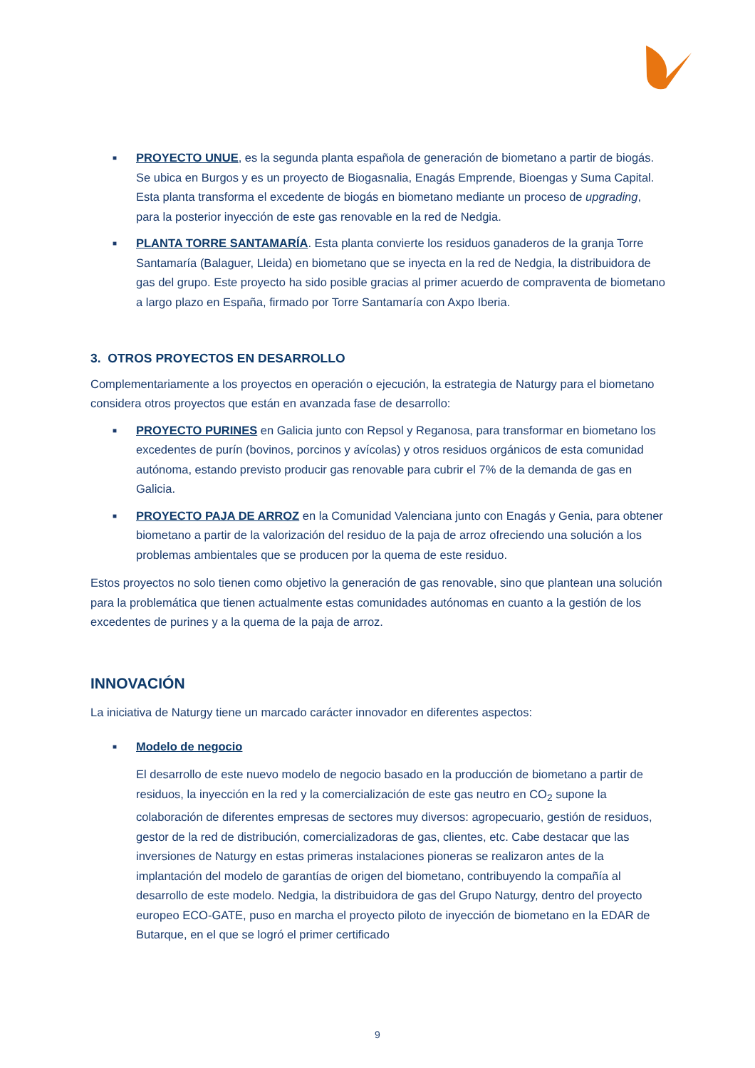■ PROYECTO UNUE, es la segunda planta española de generación de biometano a partir de biogás. Se ubica en Burgos y es un proyecto de Biogasnalia, Enagás Emprende, Bioengas y Suma Capital. Esta planta transforma el excedente de biogás en biometano mediante un proceso de upgrading, para la posterior inyección de este gas renovable en la red de Nedgia.
■ PLANTA TORRE SANTAMARÍA. Esta planta convierte los residuos ganaderos de la granja Torre Santamaría (Balaguer, Lleida) en biometano que se inyecta en la red de Nedgia, la distribuidora de gas del grupo. Este proyecto ha sido posible gracias al primer acuerdo de compraventa de biometano a largo plazo en España, firmado por Torre Santamaría con Axpo Iberia.
3. OTROS PROYECTOS EN DESARROLLO
Complementariamente a los proyectos en operación o ejecución, la estrategia de Naturgy para el biometano considera otros proyectos que están en avanzada fase de desarrollo:
■ PROYECTO PURINES en Galicia junto con Repsol y Reganosa, para transformar en biometano los excedentes de purín (bovinos, porcinos y avícolas) y otros residuos orgánicos de esta comunidad autónoma, estando previsto producir gas renovable para cubrir el 7% de la demanda de gas en Galicia.
■ PROYECTO PAJA DE ARROZ en la Comunidad Valenciana junto con Enagás y Genia, para obtener biometano a partir de la valorización del residuo de la paja de arroz ofreciendo una solución a los problemas ambientales que se producen por la quema de este residuo.
Estos proyectos no solo tienen como objetivo la generación de gas renovable, sino que plantean una solución para la problemática que tienen actualmente estas comunidades autónomas en cuanto a la gestión de los excedentes de purines y a la quema de la paja de arroz.
INNOVACIÓN
La iniciativa de Naturgy tiene un marcado carácter innovador en diferentes aspectos:
■ Modelo de negocio
El desarrollo de este nuevo modelo de negocio basado en la producción de biometano a partir de residuos, la inyección en la red y la comercialización de este gas neutro en CO<sub>2</sub> supone la colaboración de diferentes empresas de sectores muy diversos: agropecuario, gestión de residuos, gestor de la red de distribución, comercializadoras de gas, clientes, etc. Cabe destacar que las inversiones de Naturgy en estas primeras instalaciones pioneras se realizaron antes de la implantación del modelo de garantías de origen del biometano, contribuyendo la compañía al desarrollo de este modelo. Nedgia, la distribuidora de gas del Grupo Naturgy, dentro del proyecto europeo ECO-GATE, puso en marcha el proyecto piloto de inyección de biometano en la EDAR de Butarque, en el que se logró el primer certificado
9